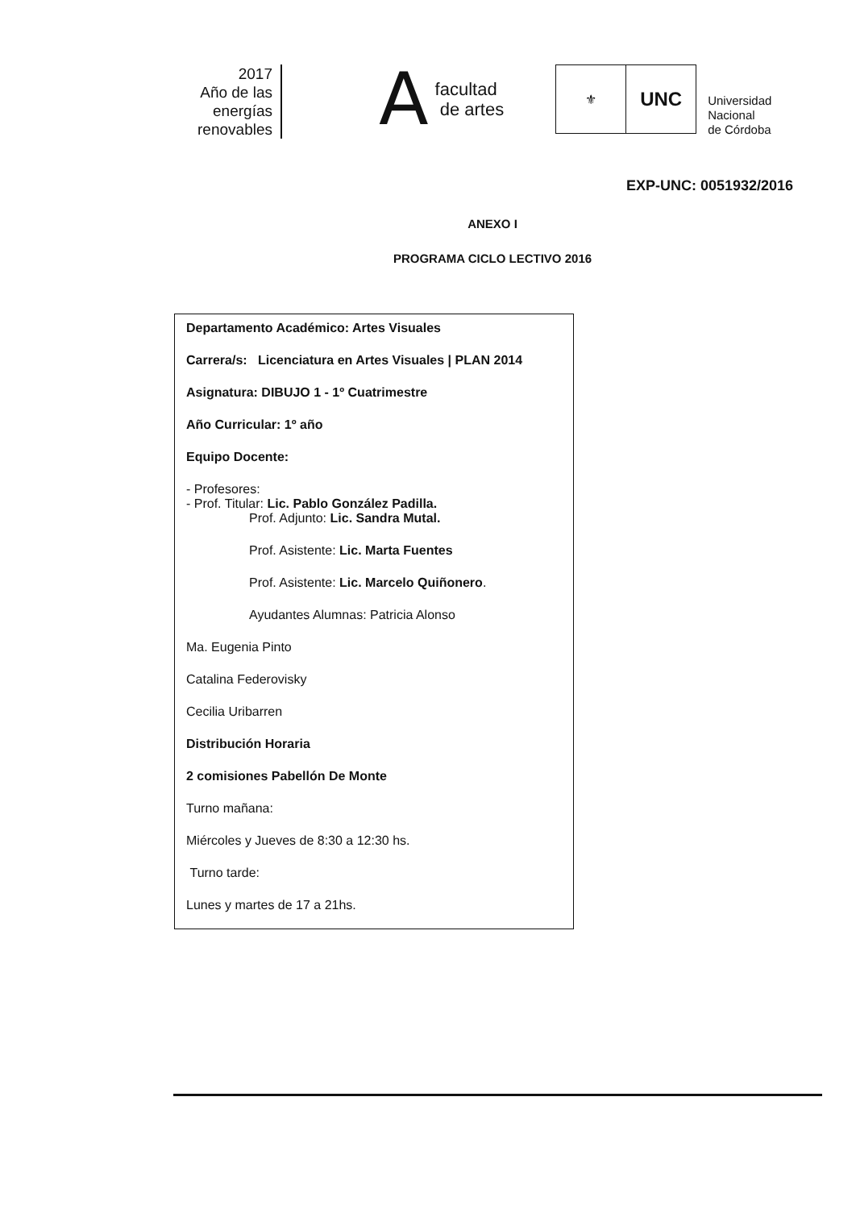2017
Año de las
energías
renovables
A
facultad
de artes
⚜
UNC
Universidad
Nacional
de Córdoba
EXP-UNC: 0051932/2016
ANEXO I
PROGRAMA CICLO LECTIVO 2016
Departamento Académico: Artes Visuales
Carrera/s: Licenciatura en Artes Visuales | PLAN 2014
Asignatura: DIBUJO 1 - 1º Cuatrimestre
Año Curricular: 1º año
Equipo Docente:
- Profesores:
- Prof. Titular: Lic. Pablo González Padilla.
Prof. Adjunto: Lic. Sandra Mutal.
Prof. Asistente: Lic. Marta Fuentes
Prof. Asistente: Lic. Marcelo Quiñonero.
Ayudantes Alumnas: Patricia Alonso
Ma. Eugenia Pinto
Catalina Federovisky
Cecilia Uribarren
Distribución Horaria
2 comisiones Pabellón De Monte
Turno mañana:
Miércoles y Jueves de 8:30 a 12:30 hs.
Turno tarde:
Lunes y martes de 17 a 21hs.